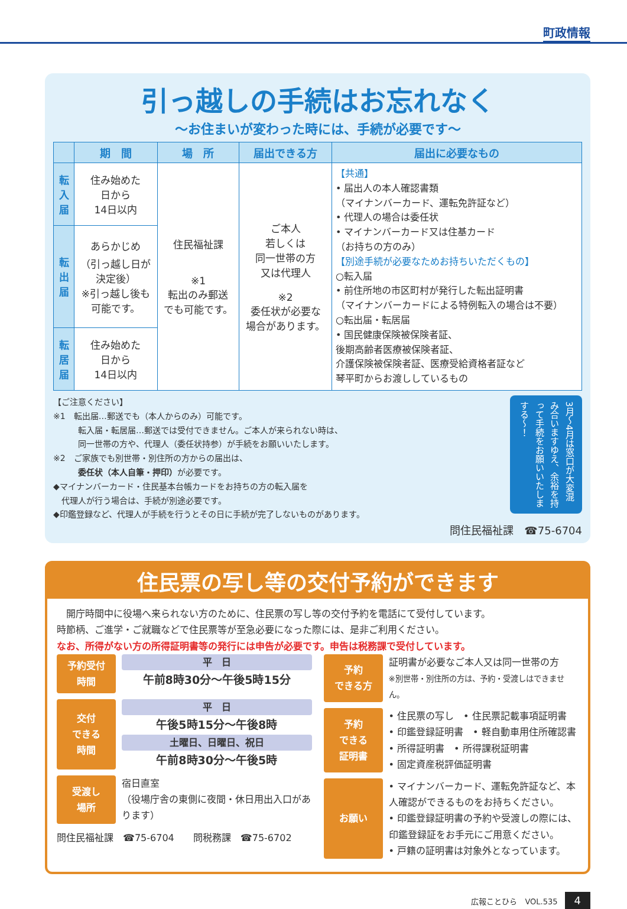町政情報
引っ越しの手続はお忘れなく
～お住まいが変わった時には、手続が必要です～
| | 期 間 | 場 所 | 届出できる方 | 届出に必要なもの |
| --- | --- | --- | --- | --- |
| 転入届 | 住み始めた 日から 14日以内 | 住民福祉課 ※1 転出のみ郵送 でも可能です。 | ご本人 若しくは 同一世帯の方 又は代理人 ※2 委任状が必要な 場合があります。 | 【共通】 • 届出人の本人確認書類 （マイナンバーカード、運転免許証など） • 代理人の場合は委任状 • マイナンバーカード又は住基カード （お持ちの方のみ） 【別途手続が必要なためお持ちいただくもの】 ○転入届 • 前住所地の市区町村が発行した転出証明書 （マイナンバーカードによる特例転入の場合は不要） ○転出届・転居届 • 国民健康保険被保険者証、 後期高齢者医療被保険者証、 介護保険被保険者証、医療受給資格者証など 琴平町からお渡ししているもの |
| 転出届 | あらかじめ （引っ越し日が 決定後） ※引っ越し後も 可能です。 | | | |
| 転居届 | 住み始めた 日から 14日以内 | | | |
【ご注意ください】
※1　転出届…郵送でも（本人からのみ）可能です。
　　　転入届・転居届…郵送では受付できません。ご本人が来られない時は、
　　　同一世帯の方や、代理人（委任状持参）が手続をお願いいたします。
※2　ご家族でも別世帯・別住所の方からの届出は、
　　　委任状（本人自筆・押印）が必要です。
◆マイナンバーカード・住民基本台帳カードをお持ちの方の転入届を
　代理人が行う場合は、手続が別途必要です。
◆印鑑登録など、代理人が手続を行うとその日に手続が完了しないものがあります。
3月～4月は窓口が大変混み合いますゆえ、余裕を持って手続をお願いいたしまする～！
問住民福祉課　☎75-6704
住民票の写し等の交付予約ができます
　開庁時間中に役場へ来られない方のために、住民票の写し等の交付予約を電話にて受付しています。
時節柄、ご進学・ご就職などで住民票等が至急必要になった際には、是非ご利用ください。
なお、所得がない方の所得証明書等の発行には申告が必要です。申告は税務課で受付しています。
予約受付
時間
平　日
午前8時30分～午後5時15分
交付
できる
時間
平　日
午後5時15分～午後8時
土曜日、日曜日、祝日
午前8時30分～午後5時
受渡し
場所
宿日直室
（役場庁舎の東側に夜間・休日用出入口があります）
問住民福祉課　☎75-6704　　問税務課　☎75-6702
予約
できる方
証明書が必要なご本人又は同一世帯の方
※別世帯・別住所の方は、予約・受渡しはできません。
予約
できる
証明書
• 住民票の写し　• 住民票記載事項証明書
• 印鑑登録証明書　• 軽自動車用住所確認書
• 所得証明書　• 所得課税証明書
• 固定資産税評価証明書
お願い
• マイナンバーカード、運転免許証など、本人確認ができるものをお持ちください。
• 印鑑登録証明書の予約や受渡しの際には、印鑑登録証をお手元にご用意ください。
• 戸籍の証明書は対象外となっています。
広報ことひら　VOL.535 4